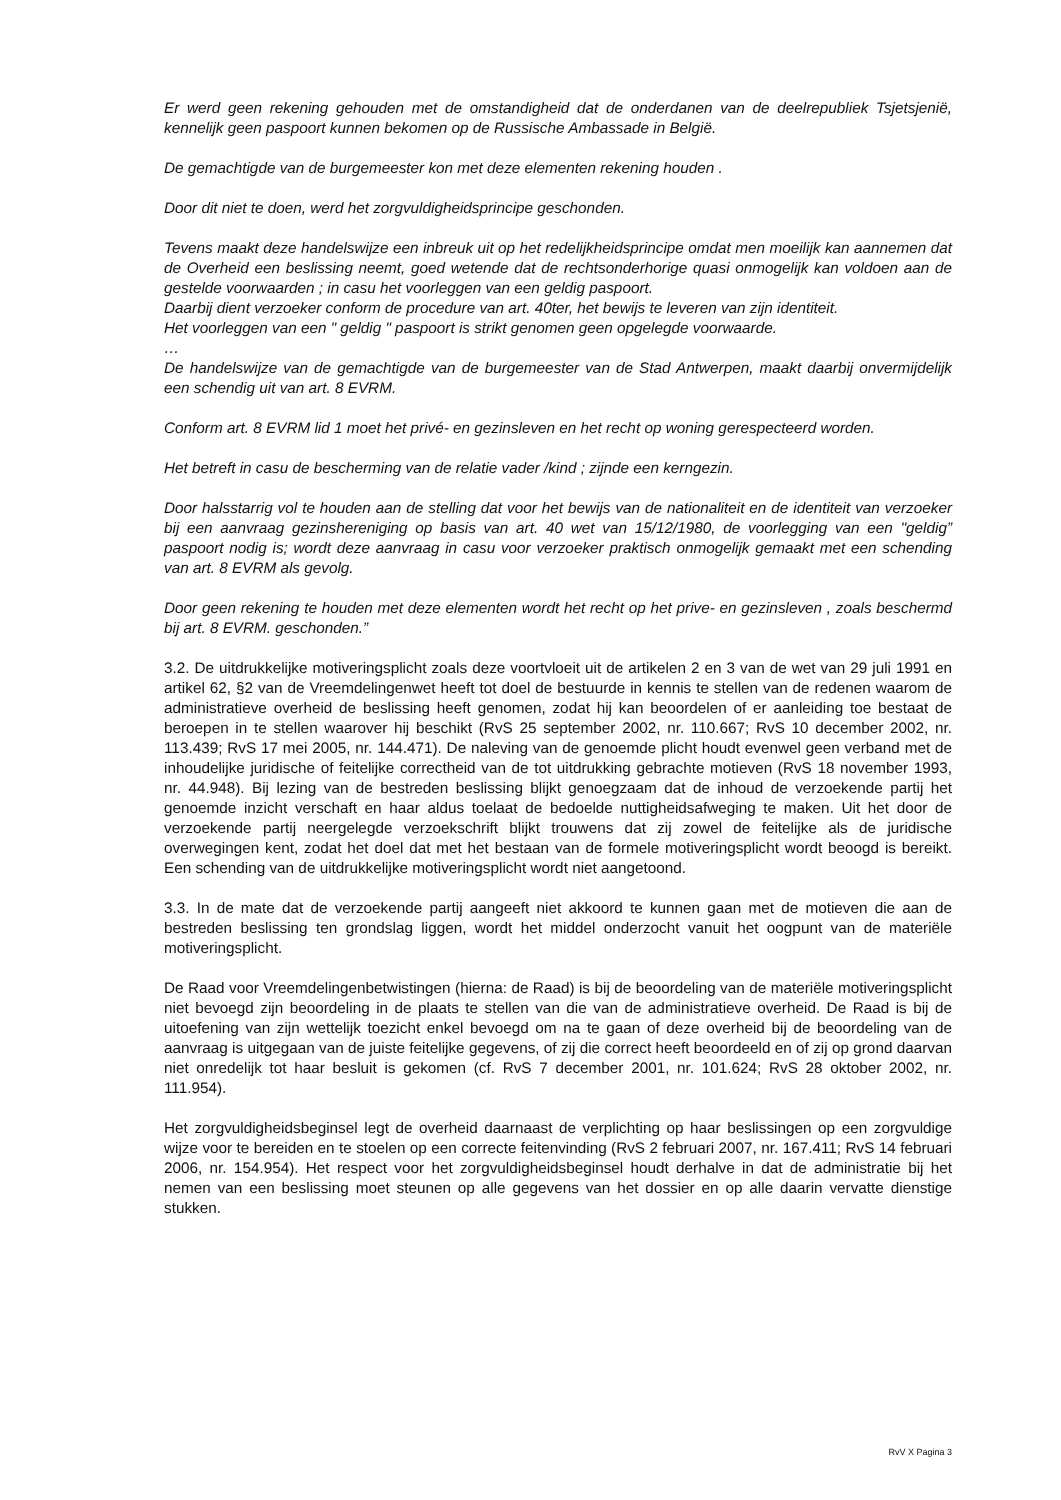Er werd geen rekening gehouden met de omstandigheid dat de onderdanen van de deelrepubliek Tsjetsjenië, kennelijk geen paspoort kunnen bekomen op de Russische Ambassade in België.
De gemachtigde van de burgemeester kon met deze elementen rekening houden .
Door dit niet te doen, werd het zorgvuldigheidsprincipe geschonden.
Tevens maakt deze handelswijze een inbreuk uit op het redelijkheidsprincipe omdat men moeilijk kan aannemen dat de Overheid een beslissing neemt, goed wetende dat de rechtsonderhorige quasi onmogelijk kan voldoen aan de gestelde voorwaarden ; in casu het voorleggen van een geldig paspoort.
Daarbij dient verzoeker conform de procedure van art. 40ter, het bewijs te leveren van zijn identiteit.
Het voorleggen van een " geldig " paspoort is strikt genomen geen opgelegde voorwaarde.
…
De handelswijze van de gemachtigde van de burgemeester van de Stad Antwerpen, maakt daarbij onvermijdelijk een schendig uit van art. 8 EVRM.
Conform art. 8 EVRM lid 1 moet het privé- en gezinsleven en het recht op woning gerespecteerd worden.
Het betreft in casu de bescherming van de relatie vader /kind ; zijnde een kerngezin.
Door halsstarrig vol te houden aan de stelling dat voor het bewijs van de nationaliteit en de identiteit van verzoeker bij een aanvraag gezinshereniging op basis van art. 40 wet van 15/12/1980, de voorlegging van een "geldig” paspoort nodig is; wordt deze aanvraag in casu voor verzoeker praktisch onmogelijk gemaakt met een schending van art. 8 EVRM als gevolg.
Door geen rekening te houden met deze elementen wordt het recht op het prive- en gezinsleven , zoals beschermd bij art. 8 EVRM. geschonden.”
3.2. De uitdrukkelijke motiveringsplicht zoals deze voortvloeit uit de artikelen 2 en 3 van de wet van 29 juli 1991 en artikel 62, §2 van de Vreemdelingenwet heeft tot doel de bestuurde in kennis te stellen van de redenen waarom de administratieve overheid de beslissing heeft genomen, zodat hij kan beoordelen of er aanleiding toe bestaat de beroepen in te stellen waarover hij beschikt (RvS 25 september 2002, nr. 110.667; RvS 10 december 2002, nr. 113.439; RvS 17 mei 2005, nr. 144.471). De naleving van de genoemde plicht houdt evenwel geen verband met de inhoudelijke juridische of feitelijke correctheid van de tot uitdrukking gebrachte motieven (RvS 18 november 1993, nr. 44.948). Bij lezing van de bestreden beslissing blijkt genoegzaam dat de inhoud de verzoekende partij het genoemde inzicht verschaft en haar aldus toelaat de bedoelde nuttigheidsafweging te maken. Uit het door de verzoekende partij neergelegde verzoekschrift blijkt trouwens dat zij zowel de feitelijke als de juridische overwegingen kent, zodat het doel dat met het bestaan van de formele motiveringsplicht wordt beoogd is bereikt. Een schending van de uitdrukkelijke motiveringsplicht wordt niet aangetoond.
3.3. In de mate dat de verzoekende partij aangeeft niet akkoord te kunnen gaan met de motieven die aan de bestreden beslissing ten grondslag liggen, wordt het middel onderzocht vanuit het oogpunt van de materiële motiveringsplicht.
De Raad voor Vreemdelingenbetwistingen (hierna: de Raad) is bij de beoordeling van de materiële motiveringsplicht niet bevoegd zijn beoordeling in de plaats te stellen van die van de administratieve overheid. De Raad is bij de uitoefening van zijn wettelijk toezicht enkel bevoegd om na te gaan of deze overheid bij de beoordeling van de aanvraag is uitgegaan van de juiste feitelijke gegevens, of zij die correct heeft beoordeeld en of zij op grond daarvan niet onredelijk tot haar besluit is gekomen (cf. RvS 7 december 2001, nr. 101.624; RvS 28 oktober 2002, nr. 111.954).
Het zorgvuldigheidsbeginsel legt de overheid daarnaast de verplichting op haar beslissingen op een zorgvuldige wijze voor te bereiden en te stoelen op een correcte feitenvinding (RvS 2 februari 2007, nr. 167.411; RvS 14 februari 2006, nr. 154.954). Het respect voor het zorgvuldigheidsbeginsel houdt derhalve in dat de administratie bij het nemen van een beslissing moet steunen op alle gegevens van het dossier en op alle daarin vervatte dienstige stukken.
RvV X Pagina 3